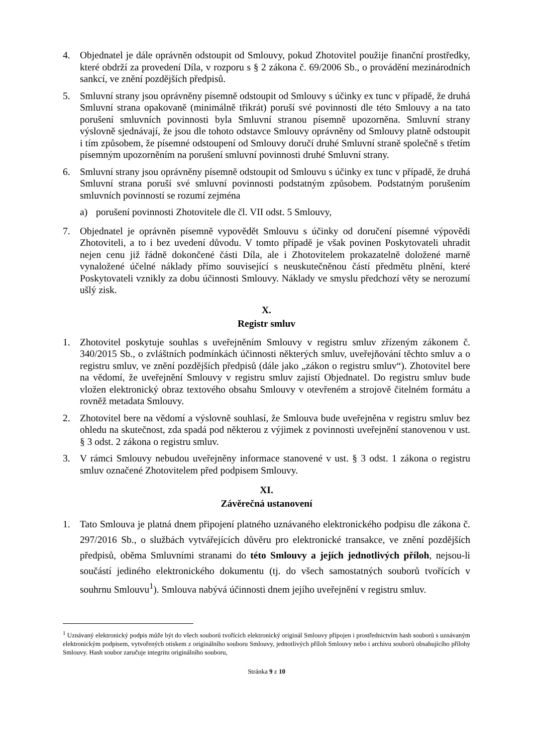4. Objednatel je dále oprávněn odstoupit od Smlouvy, pokud Zhotovitel použije finanční prostředky, které obdrží za provedení Díla, v rozporu s § 2 zákona č. 69/2006 Sb., o provádění mezinárodních sankcí, ve znění pozdějších předpisů.
5. Smluvní strany jsou oprávněny písemně odstoupit od Smlouvy s účinky ex tunc v případě, že druhá Smluvní strana opakovaně (minimálně třikrát) poruší své povinnosti dle této Smlouvy a na tato porušení smluvních povinnosti byla Smluvní stranou písemně upozorněna. Smluvní strany výslovně sjednávají, že jsou dle tohoto odstavce Smlouvy oprávněny od Smlouvy platně odstoupit i tím způsobem, že písemné odstoupení od Smlouvy doručí druhé Smluvní straně společně s třetím písemným upozorněním na porušení smluvní povinnosti druhé Smluvní strany.
6. Smluvní strany jsou oprávněny písemně odstoupit od Smlouvu s účinky ex tunc v případě, že druhá Smluvní strana poruší své smluvní povinnosti podstatným způsobem. Podstatným porušením smluvních povinností se rozumí zejména
a) porušení povinnosti Zhotovitele dle čl. VII odst. 5 Smlouvy,
7. Objednatel je oprávněn písemně vypovědět Smlouvu s účinky od doručení písemné výpovědi Zhotoviteli, a to i bez uvedení důvodu. V tomto případě je však povinen Poskytovateli uhradit nejen cenu již řádně dokončené části Díla, ale i Zhotovitelem prokazatelně doložené marně vynaložené účelné náklady přímo související s neuskutečněnou částí předmětu plnění, které Poskytovateli vznikly za dobu účinnosti Smlouvy. Náklady ve smyslu předchozí věty se nerozumí ušlý zisk.
X.
Registr smluv
1. Zhotovitel poskytuje souhlas s uveřejněním Smlouvy v registru smluv zřízeným zákonem č. 340/2015 Sb., o zvláštních podmínkách účinnosti některých smluv, uveřejňování těchto smluv a o registru smluv, ve znění pozdějších předpisů (dále jako „zákon o registru smluv“). Zhotovitel bere na vědomí, že uveřejnění Smlouvy v registru smluv zajistí Objednatel. Do registru smluv bude vložen elektronický obraz textového obsahu Smlouvy v otevřeném a strojově čitelném formátu a rovněž metadata Smlouvy.
2. Zhotovitel bere na vědomí a výslovně souhlasí, že Smlouva bude uveřejněna v registru smluv bez ohledu na skutečnost, zda spadá pod některou z výjimek z povinnosti uveřejnění stanovenou v ust. § 3 odst. 2 zákona o registru smluv.
3. V rámci Smlouvy nebudou uveřejněny informace stanovené v ust. § 3 odst. 1 zákona o registru smluv označené Zhotovitelem před podpisem Smlouvy.
XI.
Závěrečná ustanovení
1. Tato Smlouva je platná dnem připojení platného uznávaného elektronického podpisu dle zákona č. 297/2016 Sb., o službách vytvářejících důvěru pro elektronické transakce, ve znění pozdějších předpisů, oběma Smluvními stranami do této Smlouvy a jejích jednotlivých příloh, nejsou-li součástí jediného elektronického dokumentu (tj. do všech samostatných souborů tvořících v souhrnu Smlouvu<sup>1</sup>). Smlouva nabývá účinnosti dnem jejího uveřejnění v registru smluv.
<sup>1</sup> Uznávaný elektronický podpis může být do všech souborů tvořících elektronický originál Smlouvy připojen i prostřednictvím hash souborů s uznávaným elektronickým podpisem, vytvořených otiskem z originálního souboru Smlouvy, jednotlivých příloh Smlouvy nebo i archivu souborů obsahujícího přílohy Smlouvy. Hash soubor zaručuje integritu originálního souboru,
Stránka 9 z 10